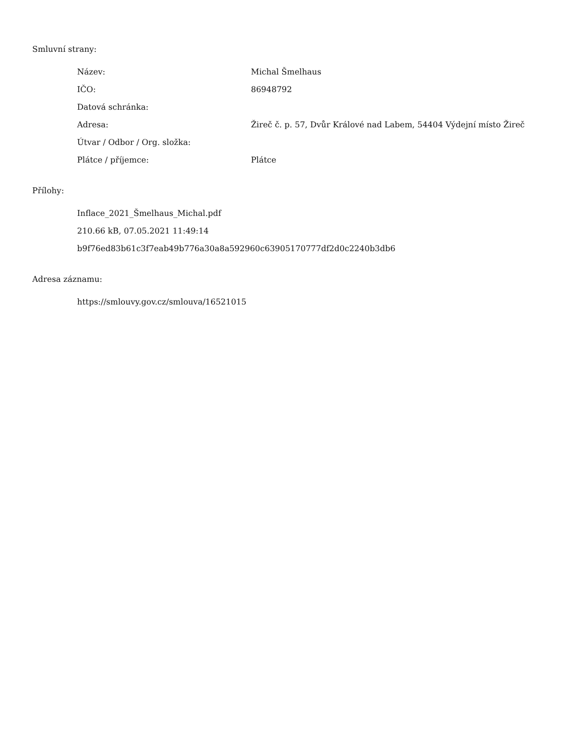Smluvní strany:
| Název: | Michal Šmelhaus |
| IČO: | 86948792 |
| Datová schránka: | |
| Adresa: | Žireč č. p. 57, Dvůr Králové nad Labem, 54404 Výdejní místo Žireč |
| Útvar / Odbor / Org. složka: | |
| Plátce / příjemce: | Plátce |
Přílohy:
Inflace_2021_Šmelhaus_Michal.pdf
210.66 kB, 07.05.2021 11:49:14
b9f76ed83b61c3f7eab49b776a30a8a592960c63905170777df2d0c2240b3db6
Adresa záznamu:
https://smlouvy.gov.cz/smlouva/16521015